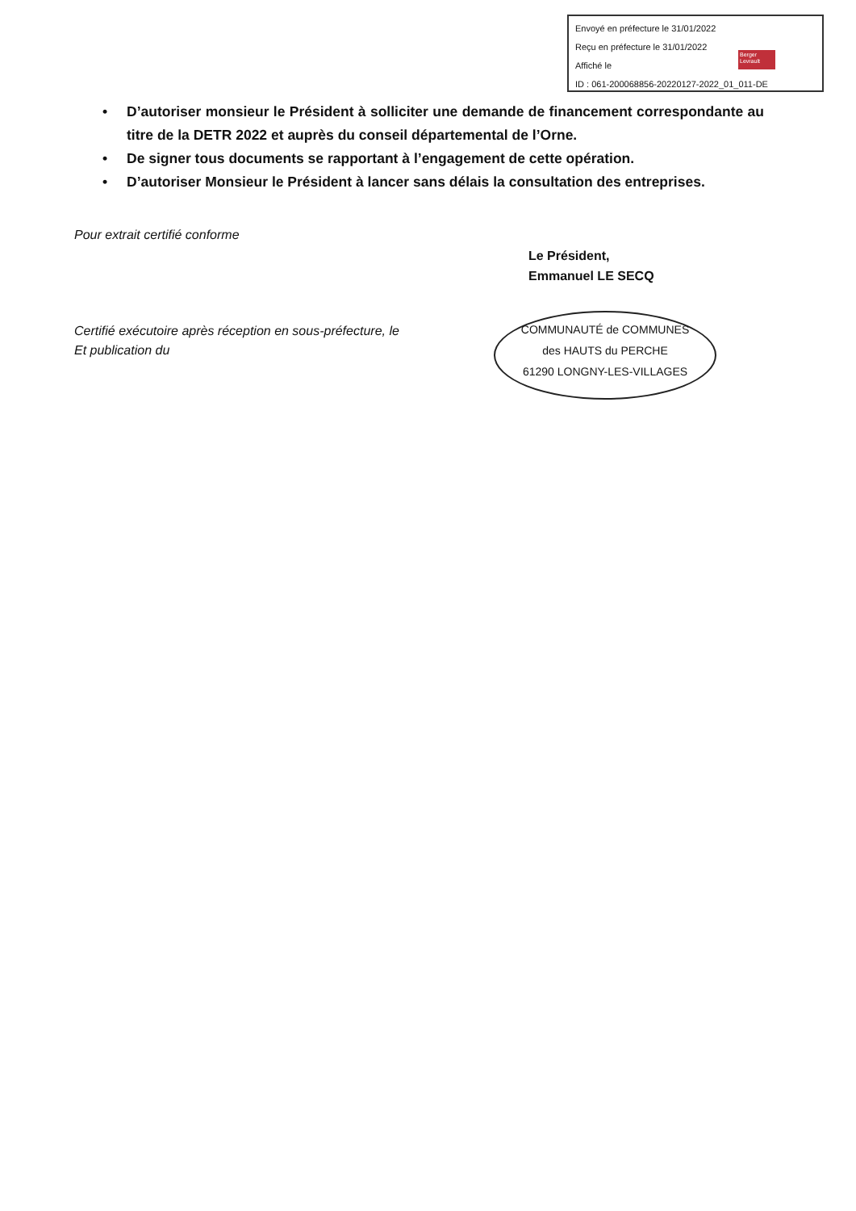Envoyé en préfecture le 31/01/2022
Reçu en préfecture le 31/01/2022
Affiché le
ID : 061-200068856-20220127-2022_01_011-DE
Berger Levrault
• D’autoriser monsieur le Président à solliciter une demande de financement correspondante au titre de la DETR 2022 et auprès du conseil départemental de l’Orne.
• De signer tous documents se rapportant à l’engagement de cette opération.
• D’autoriser Monsieur le Président à lancer sans délais la consultation des entreprises.
Pour extrait certifié conforme
Le Président,
Emmanuel LE SECQ
Certifié exécutoire après réception en sous-préfecture, le
Et publication du
COMMUNAUTÉ de COMMUNES
des HAUTS du PERCHE
61290 LONGNY-LES-VILLAGES